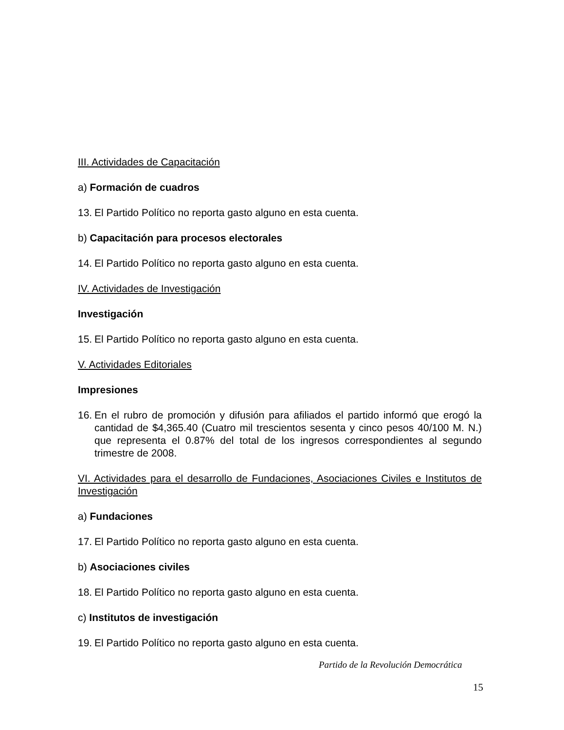III. Actividades de Capacitación
a) Formación de cuadros
13. El Partido Político no reporta gasto alguno en esta cuenta.
b) Capacitación para procesos electorales
14. El Partido Político no reporta gasto alguno en esta cuenta.
IV. Actividades de Investigación
Investigación
15. El Partido Político no reporta gasto alguno en esta cuenta.
V. Actividades Editoriales
Impresiones
16. En el rubro de promoción y difusión para afiliados el partido informó que erogó la cantidad de $4,365.40 (Cuatro mil trescientos sesenta y cinco pesos 40/100 M. N.) que representa el 0.87% del total de los ingresos correspondientes al segundo trimestre de 2008.
VI. Actividades para el desarrollo de Fundaciones, Asociaciones Civiles e Institutos de Investigación
a) Fundaciones
17. El Partido Político no reporta gasto alguno en esta cuenta.
b) Asociaciones civiles
18. El Partido Político no reporta gasto alguno en esta cuenta.
c) Institutos de investigación
19. El Partido Político no reporta gasto alguno en esta cuenta.
Partido de la Revolución Democrática
15